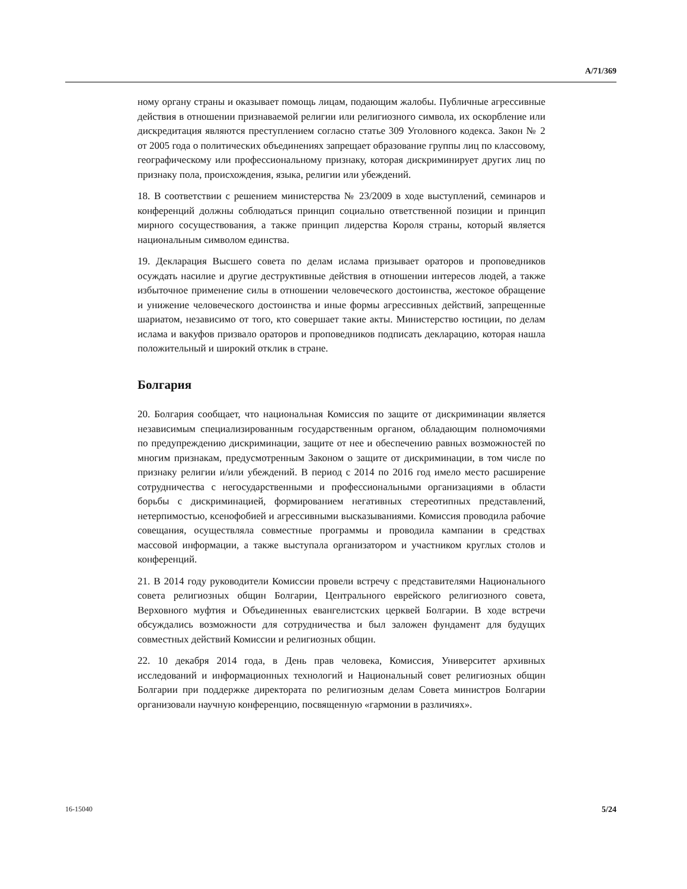A/71/369
ному органу страны и оказывает помощь лицам, подающим жалобы. Публичные агрессивные действия в отношении признаваемой религии или религиозного символа, их оскорбление или дискредитация являются преступлением согласно статье 309 Уголовного кодекса. Закон № 2 от 2005 года о политических объединениях запрещает образование группы лиц по классовому, географическому или профессиональному признаку, которая дискриминирует других лиц по признаку пола, происхождения, языка, религии или убеждений.
18. В соответствии с решением министерства № 23/2009 в ходе выступлений, семинаров и конференций должны соблюдаться принцип социально ответственной позиции и принцип мирного сосуществования, а также принцип лидерства Короля страны, который является национальным символом единства.
19. Декларация Высшего совета по делам ислама призывает ораторов и проповедников осуждать насилие и другие деструктивные действия в отношении интересов людей, а также избыточное применение силы в отношении человеческого достоинства, жестокое обращение и унижение человеческого достоинства и иные формы агрессивных действий, запрещенные шариатом, независимо от того, кто совершает такие акты. Министерство юстиции, по делам ислама и вакуфов призвало ораторов и проповедников подписать декларацию, которая нашла положительный и широкий отклик в стране.
Болгария
20. Болгария сообщает, что национальная Комиссия по защите от дискриминации является независимым специализированным государственным органом, обладающим полномочиями по предупреждению дискриминации, защите от нее и обеспечению равных возможностей по многим признакам, предусмотренным Законом о защите от дискриминации, в том числе по признаку религии и/или убеждений. В период с 2014 по 2016 год имело место расширение сотрудничества с негосударственными и профессиональными организациями в области борьбы с дискриминацией, формированием негативных стереотипных представлений, нетерпимостью, ксенофобией и агрессивными высказываниями. Комиссия проводила рабочие совещания, осуществляла совместные программы и проводила кампании в средствах массовой информации, а также выступала организатором и участником круглых столов и конференций.
21. В 2014 году руководители Комиссии провели встречу с представителями Национального совета религиозных общин Болгарии, Центрального еврейского религиозного совета, Верховного муфтия и Объединенных евангелистских церквей Болгарии. В ходе встречи обсуждались возможности для сотрудничества и был заложен фундамент для будущих совместных действий Комиссии и религиозных общин.
22. 10 декабря 2014 года, в День прав человека, Комиссия, Университет архивных исследований и информационных технологий и Национальный совет религиозных общин Болгарии при поддержке директората по религиозным делам Совета министров Болгарии организовали научную конференцию, посвященную «гармонии в различиях».
16-15040 5/24